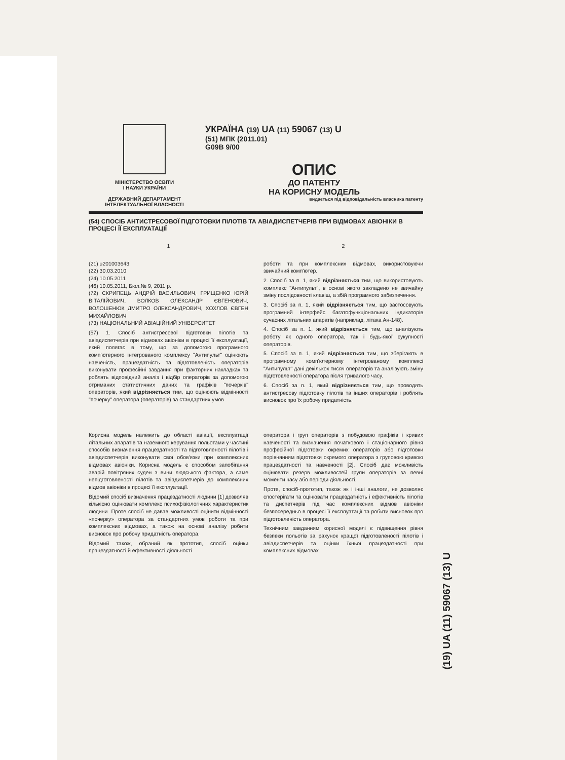МІНІСТЕРСТВО ОСВІТИ
І НАУКИ УКРАЇНИ
ДЕРЖАВНИЙ ДЕПАРТАМЕНТ ІНТЕЛЕКТУАЛЬНОЇ ВЛАСНОСТІ
УКРАЇНА (19) UA (11) 59067 (13) U
(51) МПК (2011.01)
G09B 9/00
ОПИС
ДО ПАТЕНТУ
НА КОРИСНУ МОДЕЛЬ
видається під відповідальність власника патенту
(54) СПОСІБ АНТИСТРЕСОВОЇ ПІДГОТОВКИ ПІЛОТІВ ТА АВІАДИСПЕТЧЕРІВ ПРИ ВІДМОВАХ АВІОНІКИ В ПРОЦЕСІ ЇЇ ЕКСПЛУАТАЦІЇ
1 2
(21) u201003643
(22) 30.03.2010
(24) 10.05.2011
(46) 10.05.2011, Бюл.№ 9, 2011 р.
(72) СКРИПЕЦЬ АНДРІЙ ВАСИЛЬОВИЧ, ГРИЩЕНКО ЮРІЙ ВІТАЛІЙОВИЧ, ВОЛКОВ ОЛЕКСАНДР ЄВГЕНОВИЧ, ВОЛОШЕНЮК ДМИТРО ОЛЕКСАНДРОВИЧ, ХОХЛОВ ЄВГЕН МИХАЙЛОВИЧ
(73) НАЦІОНАЛЬНИЙ АВІАЦІЙНИЙ УНІВЕРСИТЕТ
(57) 1. Спосіб антистресової підготовки пілотів та авіадиспетчерів при відмовах авіоніки в процесі її експлуатації, який полягає в тому, що за допомогою програмного комп'ютерного інтегрованого комплексу "Антипульт" оцінюють навченість, працездатність та підготовленість операторів виконувати професійні завдання при факторних накладках та роблять відповідний аналіз і відбір операторів за допомогою отриманих статистичних даних та графіків "почерків" операторів, який відрізняється тим, що оцінюють відмінності "почерку" оператора (операторів) за стандартних умов
роботи та при комплексних відмовах, використовуючи звичайний комп'ютер.
2. Спосіб за п. 1, який відрізняється тим, що використовують комплекс "Антипульт", в основі якого закладено не звичайну зміну послідовності клавіш, а збій програмного забезпечення.
3. Спосіб за п. 1, який відрізняється тим, що застосовують програмний інтерфейс багатофункціональних індикаторів сучасних літальних апаратів (наприклад, літака Ан-148).
4. Спосіб за п. 1, який відрізняється тим, що аналізують роботу як одного оператора, так і будь-якої сукупності операторів.
5. Спосіб за п. 1, який відрізняється тим, що зберігають в програмному комп'ютерному інтегрованому комплексі "Антипульт" дані декількох тисяч операторів та аналізують зміну підготовленості оператора після тривалого часу.
6. Спосіб за п. 1, який відрізняється тим, що проводять антистресову підготовку пілотів та інших операторів і роблять висновок про їх робочу придатність.
Корисна модель належить до області авіації, експлуатації літальних апаратів та наземного керування польотами у частині способів визначення працездатності та підготовленості пілотів і авіадиспетчерів виконувати свої обов'язки при комплексних відмовах авіоніки. Корисна модель є способом запобігання аварій повітряних суден з вини людського фактора, а саме непідготовленості пілотів та авіадиспетчерів до комплексних відмов авіоніки в процесі її експлуатації.
Відомий спосіб визначення працездатності людини [1] дозволяв кількісно оцінювати комплекс психофізіологічних характеристик людини. Проте спосіб не давав можливості оцінити відмінності «почерку» оператора за стандартних умов роботи та при комплексних відмовах, а також на основі аналізу робити висновок про робочу придатність оператора.
Відомий також, обраний як прототип, спосіб оцінки працездатності й ефективності діяльності
оператора і груп операторів з побудовою графіків і кривих навченості та визначення початкового і стаціонарного рівня професійної підготовки окремих операторів або підготовки порівнянням підготовки окремого оператора з груповою кривою працездатності та навченості [2]. Спосіб дає можливість оцінювати резерв можливостей групи операторів за певні моменти часу або періоди діяльності.
Проте, спосіб-прототип, також як і інші аналоги, не дозволяє спостерігати та оцінювати працездатність і ефективність пілотів та диспетчерів під час комплексних відмов авіоніки безпосередньо в процесі її експлуатації та робити висновок про підготовленість оператора.
Технічним завданням корисної моделі є підвищення рівня безпеки польотів за рахунок кращої підготовленості пілотів і авіадиспетчерів та оцінки їхньої працездатності при комплексних відмовах
(19) UA (11) 59067 (13) U